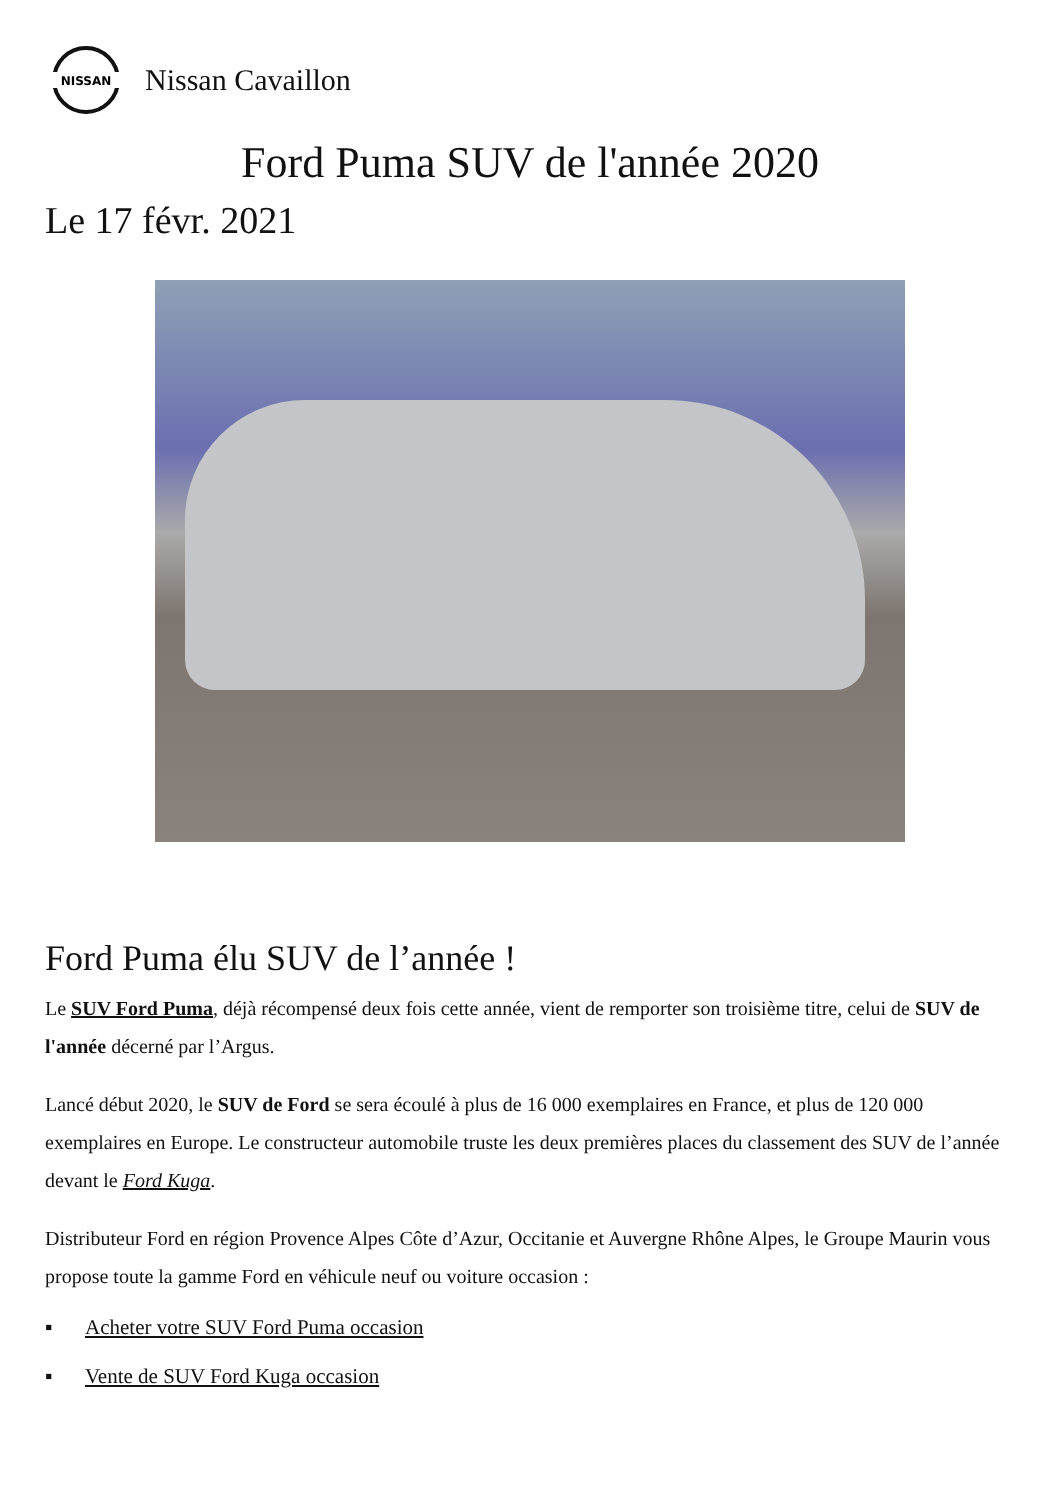NISSAN
Nissan Cavaillon
Ford Puma SUV de l'année 2020
Le 17 févr. 2021
Ford Puma élu SUV de l’année !
Le SUV Ford Puma, déjà récompensé deux fois cette année, vient de remporter son troisième titre, celui de SUV de l'année décerné par l’Argus.
Lancé début 2020, le SUV de Ford se sera écoulé à plus de 16 000 exemplaires en France, et plus de 120 000 exemplaires en Europe. Le constructeur automobile truste les deux premières places du classement des SUV de l’année devant le Ford Kuga.
Distributeur Ford en région Provence Alpes Côte d’Azur, Occitanie et Auvergne Rhône Alpes, le Groupe Maurin vous propose toute la gamme Ford en véhicule neuf ou voiture occasion :
▪ Acheter votre SUV Ford Puma occasion
▪ Vente de SUV Ford Kuga occasion